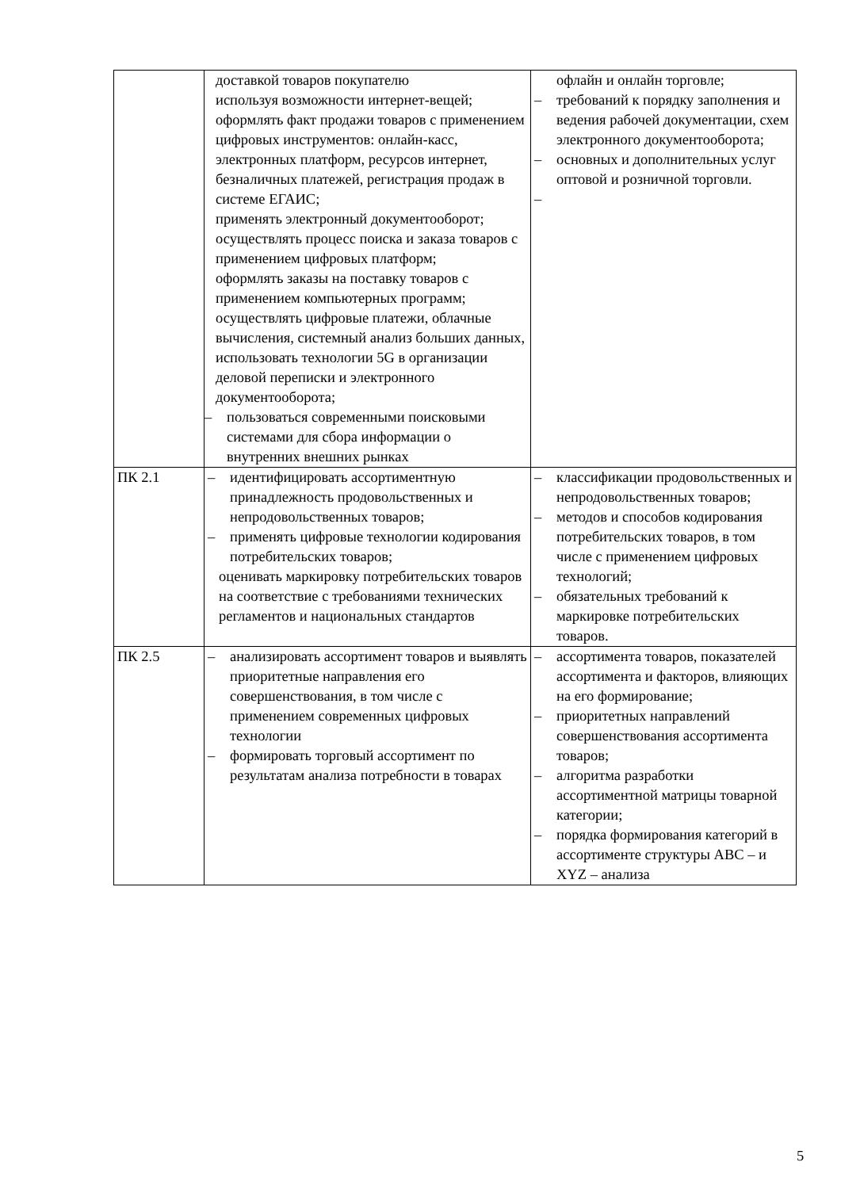| | доставкой товаров покупателю используя возможности интернет-вещей; оформлять факт продажи товаров с применением цифровых инструментов: онлайн-касс, электронных платформ, ресурсов интернет, безналичных платежей, регистрация продаж в системе ЕГАИС; применять электронный документооборот; осуществлять процесс поиска и заказа товаров с применением цифровых платформ; оформлять заказы на поставку товаров с применением компьютерных программ; осуществлять цифровые платежи, облачные вычисления, системный анализ больших данных, использовать технологии 5G в организации деловой переписки и электронного документооборота; – пользоваться современными поисковыми системами для сбора информации о внутренних внешних рынках | офлайн и онлайн торговле; – требований к порядку заполнения и ведения рабочей документации, схем электронного документооборота; – основных и дополнительных услуг оптовой и розничной торговли. – |
| ПК 2.1 | – идентифицировать ассортиментную принадлежность продовольственных и непродовольственных товаров; – применять цифровые технологии кодирования потребительских товаров; оценивать маркировку потребительских товаров на соответствие с требованиями технических регламентов и национальных стандартов | – классификации продовольственных и непродовольственных товаров; – методов и способов кодирования потребительских товаров, в том числе с применением цифровых технологий; – обязательных требований к маркировке потребительских товаров. |
| ПК 2.5 | – анализировать ассортимент товаров и выявлять приоритетные направления его совершенствования, в том числе с применением современных цифровых технологии – формировать торговый ассортимент по результатам анализа потребности в товарах | – ассортимента товаров, показателей ассортимента и факторов, влияющих на его формирование; – приоритетных направлений совершенствования ассортимента товаров; – алгоритма разработки ассортиментной матрицы товарной категории; – порядка формирования категорий в ассортименте структуры АВС – и XYZ – анализа |
5